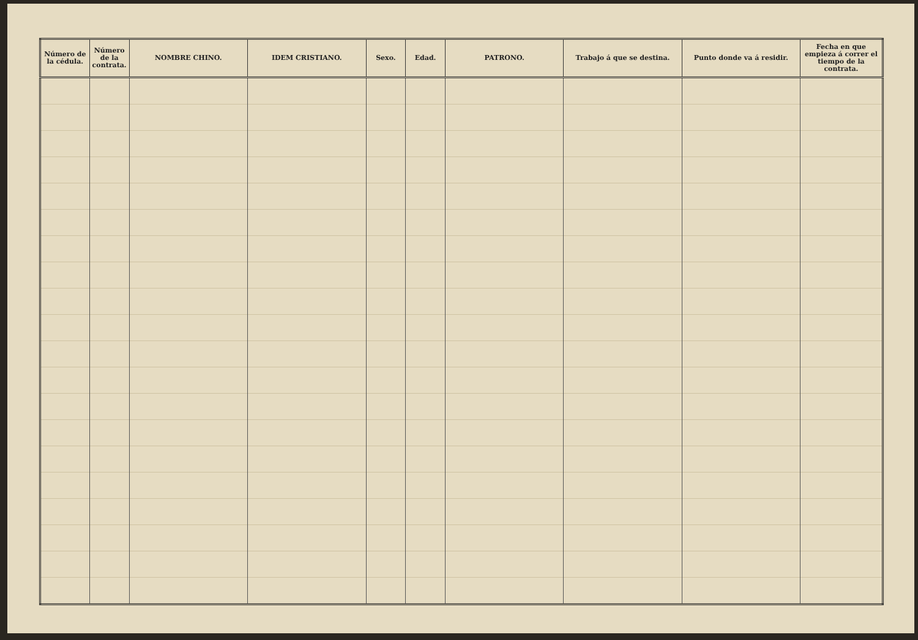| Número de la cédula. | Número de la contrata. | NOMBRE CHINO. | IDEM CRISTIANO. | Sexo. | Edad. | PATRONO. | Trabajo á que se destina. | Punto donde va á residir. | Fecha en que empieza á correr el tiempo de la contrata. |
| --- | --- | --- | --- | --- | --- | --- | --- | --- | --- |